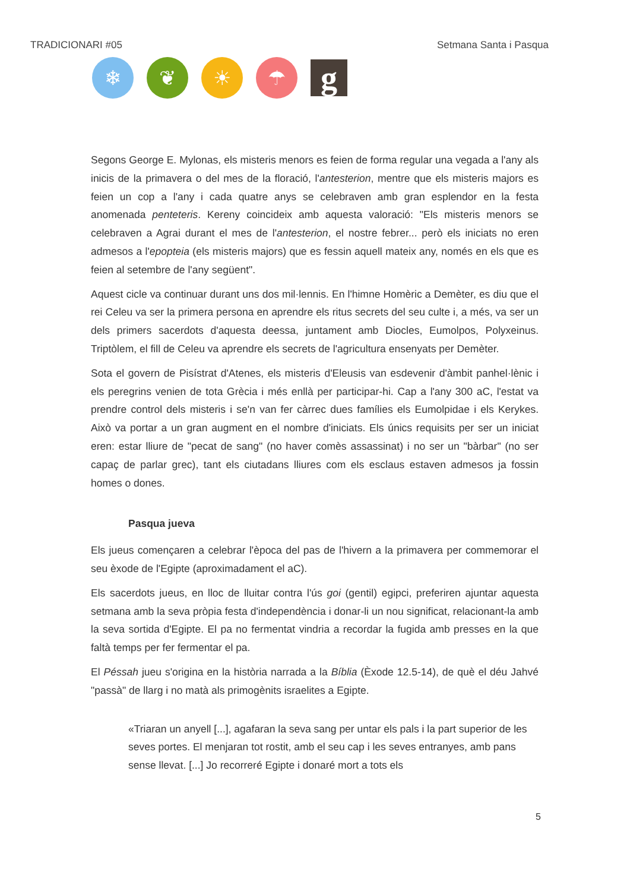TRADICIONARI #05 Setmana Santa i Pasqua
❄ ❦ ☀ ☂
g
Segons George E. Mylonas, els misteris menors es feien de forma regular una vegada a l'any als inicis de la primavera o del mes de la floració, l'antesterion, mentre que els misteris majors es feien un cop a l'any i cada quatre anys se celebraven amb gran esplendor en la festa anomenada penteteris. Kereny coincideix amb aquesta valoració: "Els misteris menors se celebraven a Agrai durant el mes de l'antesterion, el nostre febrer... però els iniciats no eren admesos a l'epopteia (els misteris majors) que es fessin aquell mateix any, només en els que es feien al setembre de l'any següent".
Aquest cicle va continuar durant uns dos mil·lennis. En l'himne Homèric a Demèter, es diu que el rei Celeu va ser la primera persona en aprendre els ritus secrets del seu culte i, a més, va ser un dels primers sacerdots d'aquesta deessa, juntament amb Diocles, Eumolpos, Polyxeinus. Triptòlem, el fill de Celeu va aprendre els secrets de l'agricultura ensenyats per Demèter.
Sota el govern de Pisístrat d'Atenes, els misteris d'Eleusis van esdevenir d'àmbit panhel·lènic i els peregrins venien de tota Grècia i més enllà per participar-hi. Cap a l'any 300 aC, l'estat va prendre control dels misteris i se'n van fer càrrec dues famílies els Eumolpidae i els Kerykes. Això va portar a un gran augment en el nombre d'iniciats. Els únics requisits per ser un iniciat eren: estar lliure de "pecat de sang" (no haver comès assassinat) i no ser un "bàrbar" (no ser capaç de parlar grec), tant els ciutadans lliures com els esclaus estaven admesos ja fossin homes o dones.
Pasqua jueva
Els jueus començaren a celebrar l'època del pas de l'hivern a la primavera per commemorar el seu èxode de l'Egipte (aproximadament el aC).
Els sacerdots jueus, en lloc de lluitar contra l'ús goi (gentil) egipci, preferiren ajuntar aquesta setmana amb la seva pròpia festa d'independència i donar-li un nou significat, relacionant-la amb la seva sortida d'Egipte. El pa no fermentat vindria a recordar la fugida amb presses en la que faltà temps per fer fermentar el pa.
El Péssah jueu s'origina en la història narrada a la Bíblia (Èxode 12.5-14), de què el déu Jahvé "passà" de llarg i no matà als primogènits israelites a Egipte.
«Triaran un anyell [...], agafaran la seva sang per untar els pals i la part superior de les seves portes. El menjaran tot rostit, amb el seu cap i les seves entranyes, amb pans sense llevat. [...] Jo recorreré Egipte i donaré mort a tots els
5